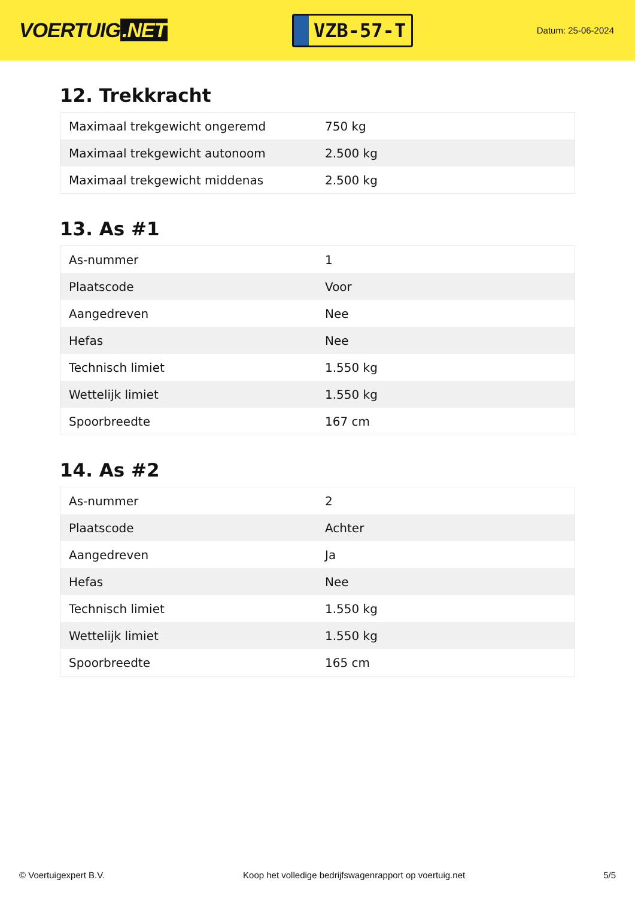VOERTUIG.NET
VZB-57-T
Datum: 25-06-2024
12. Trekkracht
| Maximaal trekgewicht ongeremd | 750 kg |
| Maximaal trekgewicht autonoom | 2.500 kg |
| Maximaal trekgewicht middenas | 2.500 kg |
13. As #1
| As-nummer | 1 |
| Plaatscode | Voor |
| Aangedreven | Nee |
| Hefas | Nee |
| Technisch limiet | 1.550 kg |
| Wettelijk limiet | 1.550 kg |
| Spoorbreedte | 167 cm |
14. As #2
| As-nummer | 2 |
| Plaatscode | Achter |
| Aangedreven | Ja |
| Hefas | Nee |
| Technisch limiet | 1.550 kg |
| Wettelijk limiet | 1.550 kg |
| Spoorbreedte | 165 cm |
© Voertuigexpert B.V. Koop het volledige bedrijfswagenrapport op voertuig.net 5/5